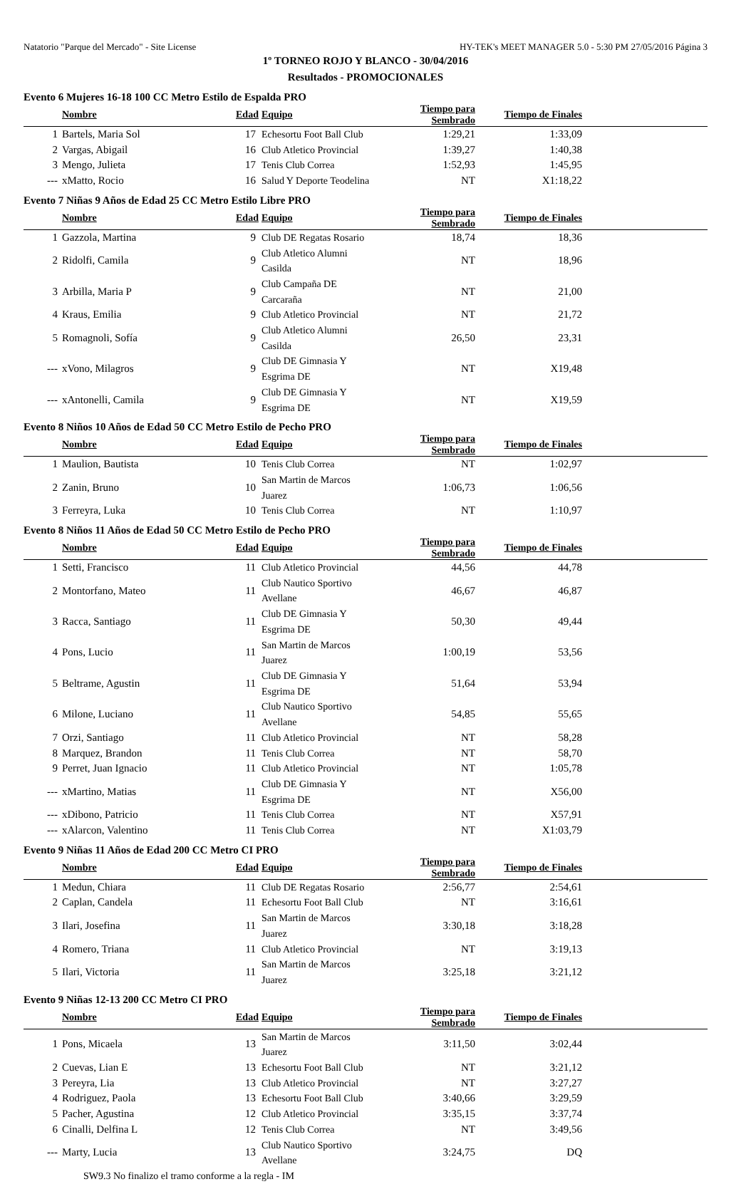Natatorio "Parque del Mercado" - Site License HY-TEK's MEET MANAGER 5.0 - 5:30 PM 27/05/2016 Página 3
1º TORNEO ROJO Y BLANCO - 30/04/2016
Resultados - PROMOCIONALES
Evento 6 Mujeres 16-18 100 CC Metro Estilo de Espalda PRO
| | Nombre | Edad | Equipo | Tiempo para Sembrado | Tiempo de Finales | |
| --- | --- | --- | --- | --- | --- | --- |
| 1 | Bartels, Maria Sol | 17 | Echesortu Foot Ball Club | 1:29,21 | 1:33,09 | |
| 2 | Vargas, Abigail | 16 | Club Atletico Provincial | 1:39,27 | 1:40,38 | |
| 3 | Mengo, Julieta | 17 | Tenis Club Correa | 1:52,93 | 1:45,95 | |
| --- | xMatto, Rocio | 16 | Salud Y Deporte Teodelina | NT | X1:18,22 | |
Evento 7 Niñas 9 Años de Edad 25 CC Metro Estilo Libre PRO
| | Nombre | Edad | Equipo | Tiempo para Sembrado | Tiempo de Finales | |
| --- | --- | --- | --- | --- | --- | --- |
| 1 | Gazzola, Martina | 9 | Club DE Regatas Rosario | 18,74 | 18,36 | |
| 2 | Ridolfi, Camila | 9 | Club Atletico Alumni Casilda | NT | 18,96 | |
| 3 | Arbilla, Maria P | 9 | Club Campaña DE Carcaraña | NT | 21,00 | |
| 4 | Kraus, Emilia | 9 | Club Atletico Provincial | NT | 21,72 | |
| 5 | Romagnoli, Sofía | 9 | Club Atletico Alumni Casilda | 26,50 | 23,31 | |
| --- | xVono, Milagros | 9 | Club DE Gimnasia Y Esgrima DE | NT | X19,48 | |
| --- | xAntonelli, Camila | 9 | Club DE Gimnasia Y Esgrima DE | NT | X19,59 | |
Evento 8 Niños 10 Años de Edad 50 CC Metro Estilo de Pecho PRO
| | Nombre | Edad | Equipo | Tiempo para Sembrado | Tiempo de Finales | |
| --- | --- | --- | --- | --- | --- | --- |
| 1 | Maulion, Bautista | 10 | Tenis Club Correa | NT | 1:02,97 | |
| 2 | Zanin, Bruno | 10 | San Martin de Marcos Juarez | 1:06,73 | 1:06,56 | |
| 3 | Ferreyra, Luka | 10 | Tenis Club Correa | NT | 1:10,97 | |
Evento 8 Niños 11 Años de Edad 50 CC Metro Estilo de Pecho PRO
| | Nombre | Edad | Equipo | Tiempo para Sembrado | Tiempo de Finales | |
| --- | --- | --- | --- | --- | --- | --- |
| 1 | Setti, Francisco | 11 | Club Atletico Provincial | 44,56 | 44,78 | |
| 2 | Montorfano, Mateo | 11 | Club Nautico Sportivo Avellane | 46,67 | 46,87 | |
| 3 | Racca, Santiago | 11 | Club DE Gimnasia Y Esgrima DE | 50,30 | 49,44 | |
| 4 | Pons, Lucio | 11 | San Martin de Marcos Juarez | 1:00,19 | 53,56 | |
| 5 | Beltrame, Agustin | 11 | Club DE Gimnasia Y Esgrima DE | 51,64 | 53,94 | |
| 6 | Milone, Luciano | 11 | Club Nautico Sportivo Avellane | 54,85 | 55,65 | |
| 7 | Orzi, Santiago | 11 | Club Atletico Provincial | NT | 58,28 | |
| 8 | Marquez, Brandon | 11 | Tenis Club Correa | NT | 58,70 | |
| 9 | Perret, Juan Ignacio | 11 | Club Atletico Provincial | NT | 1:05,78 | |
| --- | xMartino, Matias | 11 | Club DE Gimnasia Y Esgrima DE | NT | X56,00 | |
| --- | xDibono, Patricio | 11 | Tenis Club Correa | NT | X57,91 | |
| --- | xAlarcon, Valentino | 11 | Tenis Club Correa | NT | X1:03,79 | |
Evento 9 Niñas 11 Años de Edad 200 CC Metro CI PRO
| | Nombre | Edad | Equipo | Tiempo para Sembrado | Tiempo de Finales | |
| --- | --- | --- | --- | --- | --- | --- |
| 1 | Medun, Chiara | 11 | Club DE Regatas Rosario | 2:56,77 | 2:54,61 | |
| 2 | Caplan, Candela | 11 | Echesortu Foot Ball Club | NT | 3:16,61 | |
| 3 | Ilari, Josefina | 11 | San Martin de Marcos Juarez | 3:30,18 | 3:18,28 | |
| 4 | Romero, Triana | 11 | Club Atletico Provincial | NT | 3:19,13 | |
| 5 | Ilari, Victoria | 11 | San Martin de Marcos Juarez | 3:25,18 | 3:21,12 | |
Evento 9 Niñas 12-13 200 CC Metro CI PRO
| | Nombre | Edad | Equipo | Tiempo para Sembrado | Tiempo de Finales | |
| --- | --- | --- | --- | --- | --- | --- |
| 1 | Pons, Micaela | 13 | San Martin de Marcos Juarez | 3:11,50 | 3:02,44 | |
| 2 | Cuevas, Lian E | 13 | Echesortu Foot Ball Club | NT | 3:21,12 | |
| 3 | Pereyra, Lia | 13 | Club Atletico Provincial | NT | 3:27,27 | |
| 4 | Rodriguez, Paola | 13 | Echesortu Foot Ball Club | 3:40,66 | 3:29,59 | |
| 5 | Pacher, Agustina | 12 | Club Atletico Provincial | 3:35,15 | 3:37,74 | |
| 6 | Cinalli, Delfina L | 12 | Tenis Club Correa | NT | 3:49,56 | |
| --- | Marty, Lucia | 13 | Club Nautico Sportivo Avellane | 3:24,75 | DQ | |
| SW9.3 No finalizo el tramo conforme a la regla - IM | | | | | | |